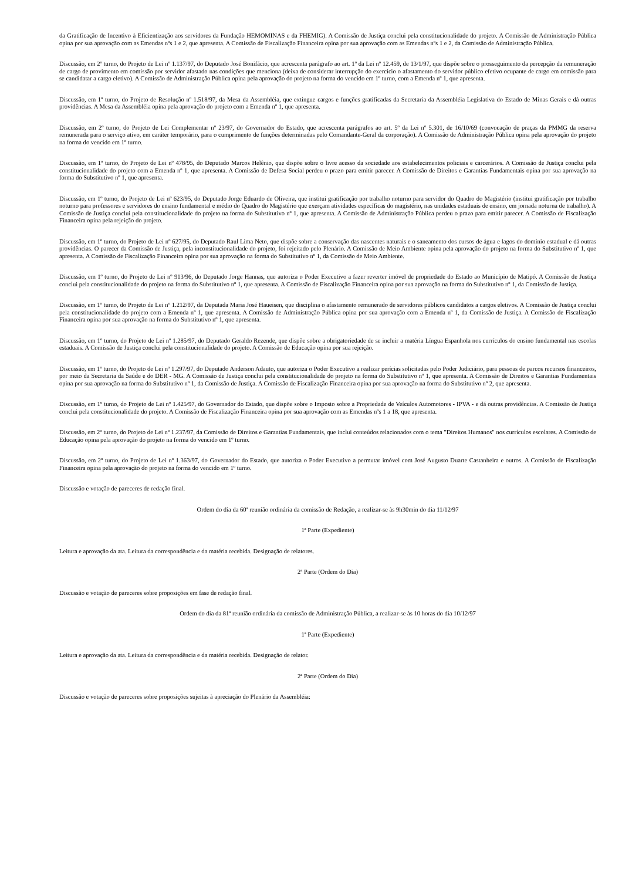da Gratificação de Incentivo à Eficientização aos servidores da Fundação HEMOMINAS e da FHEMIG). A Comissão de Justiça conclui pela constitucionalidade do projeto. A Comissão de Administração Pública opina por sua aprovação com as Emendas nºs 1 e 2, que apresenta. A Comissão de Fiscalização Financeira opina por sua aprovação com as Emendas nºs 1 e 2, da Comissão de Administração Pública.
Discussão, em 2º turno, do Projeto de Lei nº 1.137/97, do Deputado José Bonifácio, que acrescenta parágrafo ao art. 1º da Lei nº 12.459, de 13/1/97, que dispõe sobre o prosseguimento da percepção da remuneração de cargo de provimento em comissão por servidor afastado nas condições que menciona (deixa de considerar interrupção do exercício o afastamento do servidor público efetivo ocupante de cargo em comissão para se candidatar a cargo eletivo). A Comissão de Administração Pública opina pela aprovação do projeto na forma do vencido em 1º turno, com a Emenda nº 1, que apresenta.
Discussão, em 1º turno, do Projeto de Resolução nº 1.518/97, da Mesa da Assembléia, que extingue cargos e funções gratificadas da Secretaria da Assembléia Legislativa do Estado de Minas Gerais e dá outras providências. A Mesa da Assembléia opina pela aprovação do projeto com a Emenda nº 1, que apresenta.
Discussão, em 2º turno, do Projeto de Lei Complementar nº 23/97, do Governador do Estado, que acrescenta parágrafos ao art. 5º da Lei nº 5.301, de 16/10/69 (convocação de praças da PMMG da reserva remunerada para o serviço ativo, em caráter temporário, para o cumprimento de funções determinadas pelo Comandante-Geral da corporação). A Comissão de Administração Pública opina pela aprovação do projeto na forma do vencido em 1º turno.
Discussão, em 1º turno, do Projeto de Lei nº 478/95, do Deputado Marcos Helênio, que dispõe sobre o livre acesso da sociedade aos estabelecimentos policiais e carcerários. A Comissão de Justiça conclui pela constitucionalidade do projeto com a Emenda nº 1, que apresenta. A Comissão de Defesa Social perdeu o prazo para emitir parecer. A Comissão de Direitos e Garantias Fundamentais opina por sua aprovação na forma do Substitutivo nº 1, que apresenta.
Discussão, em 1º turno, do Projeto de Lei nº 623/95, do Deputado Jorge Eduardo de Oliveira, que institui gratificação por trabalho noturno para servidor do Quadro do Magistério (institui gratificação por trabalho noturno para professores e servidores do ensino fundamental e médio do Quadro do Magistério que exerçam atividades específicas do magistério, nas unidades estaduais de ensino, em jornada noturna de trabalho). A Comissão de Justiça conclui pela constitucionalidade do projeto na forma do Substitutivo nº 1, que apresenta. A Comissão de Administração Pública perdeu o prazo para emitir parecer. A Comissão de Fiscalização Financeira opina pela rejeição do projeto.
Discussão, em 1º turno, do Projeto de Lei nº 627/95, do Deputado Raul Lima Neto, que dispõe sobre a conservação das nascentes naturais e o saneamento dos cursos de água e lagos do domínio estadual e dá outras providências. O parecer da Comissão de Justiça, pela inconstitucionalidade do projeto, foi rejeitado pelo Plenário. A Comissão de Meio Ambiente opina pela aprovação do projeto na forma do Substitutivo nº 1, que apresenta. A Comissão de Fiscalização Financeira opina por sua aprovação na forma do Substitutivo nº 1, da Comissão de Meio Ambiente.
Discussão, em 1º turno, do Projeto de Lei nº 913/96, do Deputado Jorge Hannas, que autoriza o Poder Executivo a fazer reverter imóvel de propriedade do Estado ao Município de Matipó. A Comissão de Justiça conclui pela constitucionalidade do projeto na forma do Substitutivo nº 1, que apresenta. A Comissão de Fiscalização Financeira opina por sua aprovação na forma do Substitutivo nº 1, da Comissão de Justiça.
Discussão, em 1º turno, do Projeto de Lei nº 1.212/97, da Deputada Maria José Haueisen, que disciplina o afastamento remunerado de servidores públicos candidatos a cargos eletivos. A Comissão de Justiça conclui pela constitucionalidade do projeto com a Emenda nº 1, que apresenta. A Comissão de Administração Pública opina por sua aprovação com a Emenda nº 1, da Comissão de Justiça. A Comissão de Fiscalização Financeira opina por sua aprovação na forma do Substitutivo nº 1, que apresenta.
Discussão, em 1º turno, do Projeto de Lei nº 1.285/97, do Deputado Geraldo Rezende, que dispõe sobre a obrigatoriedade de se incluir a matéria Língua Espanhola nos currículos do ensino fundamental nas escolas estaduais. A Comissão de Justiça conclui pela constitucionalidade do projeto. A Comissão de Educação opina por sua rejeição.
Discussão, em 1º turno, do Projeto de Lei nº 1.297/97, do Deputado Anderson Adauto, que autoriza o Poder Executivo a realizar perícias solicitadas pelo Poder Judiciário, para pessoas de parcos recursos financeiros, por meio da Secretaria da Saúde e do DER - MG. A Comissão de Justiça conclui pela constitucionalidade do projeto na forma do Substitutivo nº 1, que apresenta. A Comissão de Direitos e Garantias Fundamentais opina por sua aprovação na forma do Substitutivo nº 1, da Comissão de Justiça. A Comissão de Fiscalização Financeira opina por sua aprovação na forma do Substitutivo nº 2, que apresenta.
Discussão, em 1º turno, do Projeto de Lei nº 1.425/97, do Governador do Estado, que dispõe sobre o Imposto sobre a Propriedade de Veículos Automotores - IPVA - e dá outras providências. A Comissão de Justiça conclui pela constitucionalidade do projeto. A Comissão de Fiscalização Financeira opina por sua aprovação com as Emendas nºs 1 a 18, que apresenta.
Discussão, em 2º turno, do Projeto de Lei nº 1.237/97, da Comissão de Direitos e Garantias Fundamentais, que inclui conteúdos relacionados com o tema "Direitos Humanos" nos currículos escolares. A Comissão de Educação opina pela aprovação do projeto na forma do vencido em 1º turno.
Discussão, em 2º turno, do Projeto de Lei nº 1.363/97, do Governador do Estado, que autoriza o Poder Executivo a permutar imóvel com José Augusto Duarte Castanheira e outros. A Comissão de Fiscalização Financeira opina pela aprovação do projeto na forma do vencido em 1º turno.
Discussão e votação de pareceres de redação final.
Ordem do dia da 60ª reunião ordinária da comissão de Redação, a realizar-se às 9h30min do dia 11/12/97
1ª Parte (Expediente)
Leitura e aprovação da ata. Leitura da correspondência e da matéria recebida. Designação de relatores.
2ª Parte (Ordem do Dia)
Discussão e votação de pareceres sobre proposições em fase de redação final.
Ordem do dia da 81ª reunião ordinária da comissão de Administração Pública, a realizar-se às 10 horas do dia 10/12/97
1ª Parte (Expediente)
Leitura e aprovação da ata. Leitura da correspondência e da matéria recebida. Designação de relator.
2ª Parte (Ordem do Dia)
Discussão e votação de pareceres sobre proposições sujeitas à apreciação do Plenário da Assembléia: